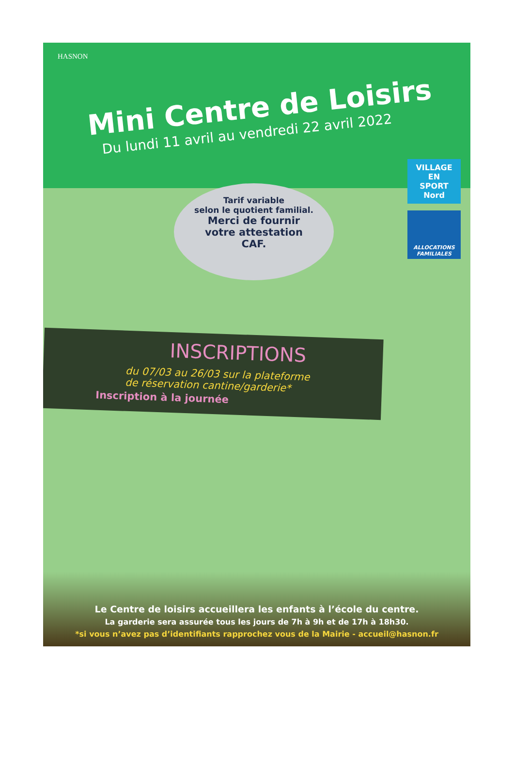HASNON
Mini Centre de Loisirs
Du lundi 11 avril au vendredi 22 avril 2022
Tarif variable
selon le quotient familial.
Merci de fournir
votre attestation
CAF.
VILLAGE EN
SPORT
Nord
ALLOCATIONS FAMILIALES
INSCRIPTIONS
du 07/03 au 26/03 sur la plateforme
de réservation cantine/garderie*
Inscription à la journée
Le Centre de loisirs accueillera les enfants à l’école du centre.
La garderie sera assurée tous les jours de 7h à 9h et de 17h à 18h30.
*si vous n’avez pas d’identifiants rapprochez vous de la Mairie - accueil@hasnon.fr